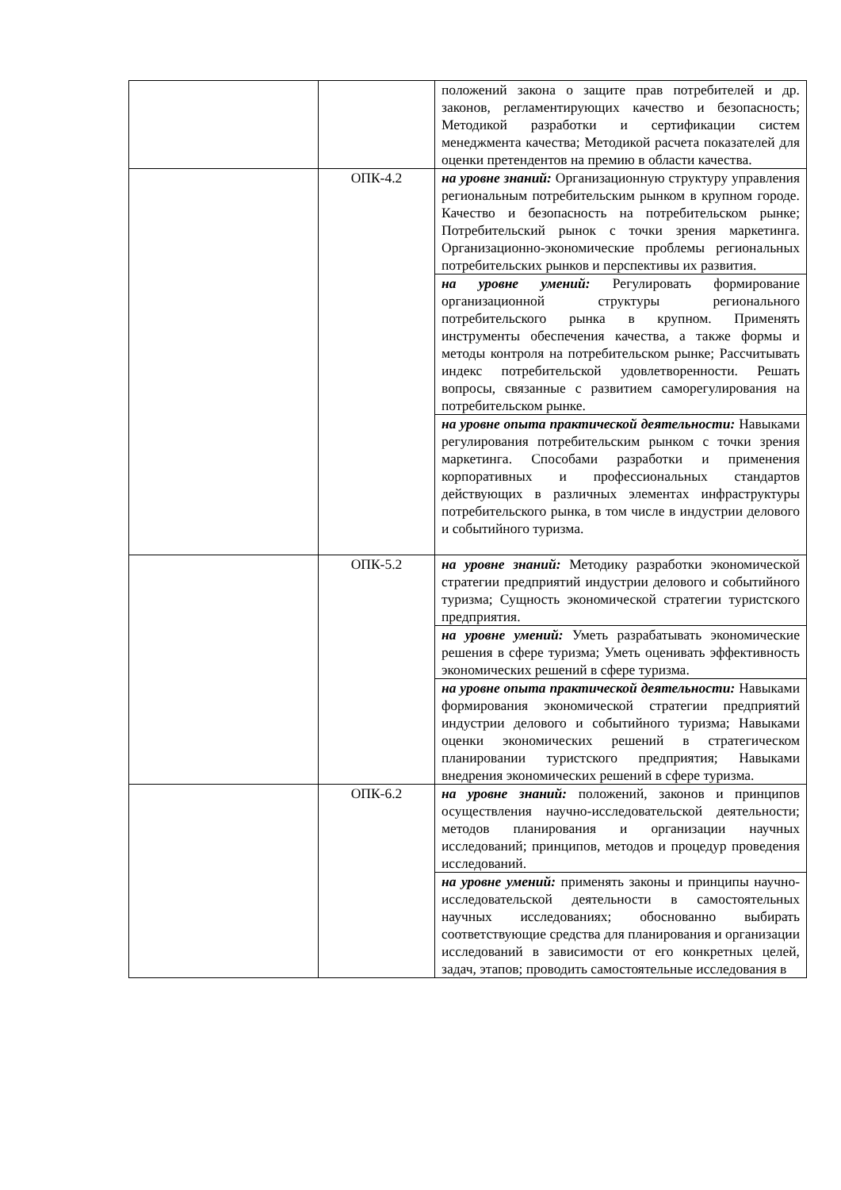| | | положений закона о защите прав потребителей и др. законов, регламентирующих качество и безопасность; Методикой разработки и сертификации систем менеджмента качества; Методикой расчета показателей для оценки претендентов на премию в области качества. |
| | ОПК-4.2 | на уровне знаний: Организационную структуру управления региональным потребительским рынком в крупном городе. Качество и безопасность на потребительском рынке; Потребительский рынок с точки зрения маркетинга. Организационно-экономические проблемы региональных потребительских рынков и перспективы их развития. |
| | | на уровне умений: Регулировать формирование организационной структуры регионального потребительского рынка в крупном. Применять инструменты обеспечения качества, а также формы и методы контроля на потребительском рынке; Рассчитывать индекс потребительской удовлетворенности. Решать вопросы, связанные с развитием саморегулирования на потребительском рынке. |
| | | на уровне опыта практической деятельности: Навыками регулирования потребительским рынком с точки зрения маркетинга. Способами разработки и применения корпоративных и профессиональных стандартов действующих в различных элементах инфраструктуры потребительского рынка, в том числе в индустрии делового и событийного туризма. |
| | ОПК-5.2 | на уровне знаний: Методику разработки экономической стратегии предприятий индустрии делового и событийного туризма; Сущность экономической стратегии туристского предприятия. |
| | | на уровне умений: Уметь разрабатывать экономические решения в сфере туризма; Уметь оценивать эффективность экономических решений в сфере туризма. |
| | | на уровне опыта практической деятельности: Навыками формирования экономической стратегии предприятий индустрии делового и событийного туризма; Навыками оценки экономических решений в стратегическом планировании туристского предприятия; Навыками внедрения экономических решений в сфере туризма. |
| | ОПК-6.2 | на уровне знаний: положений, законов и принципов осуществления научно-исследовательской деятельности; методов планирования и организации научных исследований; принципов, методов и процедур проведения исследований. |
| | | на уровне умений: применять законы и принципы научно-исследовательской деятельности в самостоятельных научных исследованиях; обоснованно выбирать соответствующие средства для планирования и организации исследований в зависимости от его конкретных целей, задач, этапов; проводить самостоятельные исследования в |